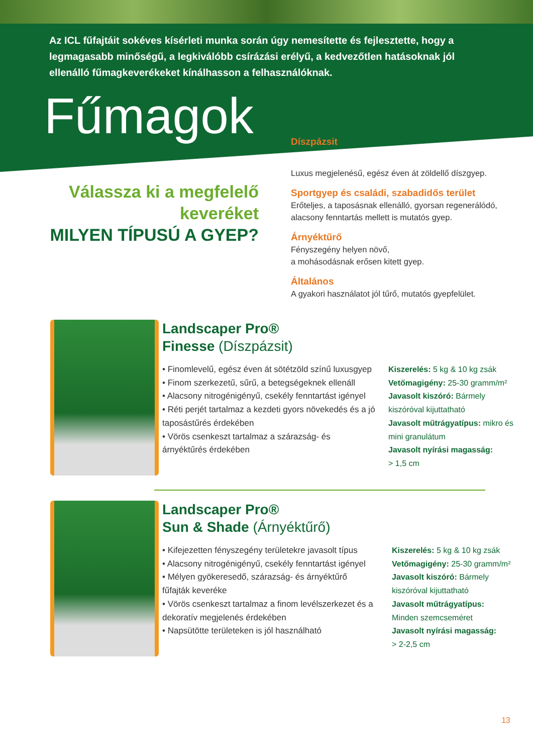Az ICL fűfajtáit sokéves kísérleti munka során úgy nemesítette és fejlesztette, hogy a legmagasabb minőségű, a legkiválóbb csírázási erélyű, a kedvezőtlen hatásoknak jól ellenálló fűmagkeverékeket kínálhasson a felhasználóknak.
Fűmagok
Válassza ki a megfelelő keveréket
MILYEN TÍPUSÚ A GYEP?
Díszpázsit
Luxus megjelenésű, egész éven át zöldellő díszgyep.
Sportgyep és családi, szabadidős terület
Erőteljes, a taposásnak ellenálló, gyorsan regenerálódó, alacsony fenntartás mellett is mutatós gyep.
Árnyéktűrő
Fényszegény helyen növő,
a mohásodásnak erősen kitett gyep.
Általános
A gyakori használatot jól tűrő, mutatós gyepfelület.
Landscaper Pro®
Finesse (Díszpázsit)
• Finomlevelű, egész éven át sötétzöld színű luxusgyep
• Finom szerkezetű, sűrű, a betegségeknek ellenáll
• Alacsony nitrogénigényű, csekély fenntartást igényel
• Réti perjét tartalmaz a kezdeti gyors növekedés és a jó taposástűrés érdekében
• Vörös csenkeszt tartalmaz a szárazság- és árnyéktűrés érdekében
Kiszerelés: 5 kg & 10 kg zsák
Vetőmagigény: 25-30 gramm/m²
Javasolt kiszóró: Bármely kiszóróval kijuttatható
Javasolt műtrágyatípus: mikro és mini granulátum
Javasolt nyírási magasság:
> 1,5 cm
Landscaper Pro®
Sun & Shade (Árnyéktűrő)
• Kifejezetten fényszegény területekre javasolt típus
• Alacsony nitrogénigényű, csekély fenntartást igényel
• Mélyen gyökeresedő, szárazság- és árnyéktűrő fűfajták keveréke
• Vörös csenkeszt tartalmaz a finom levélszerkezet és a dekoratív megjelenés érdekében
• Napsütötte területeken is jól használható
Kiszerelés: 5 kg & 10 kg zsák
Vetőmagigény: 25-30 gramm/m²
Javasolt kiszóró: Bármely kiszóróval kijuttatható
Javasolt műtrágyatípus:
Minden szemcseméret
Javasolt nyírási magasság:
> 2-2,5 cm
13